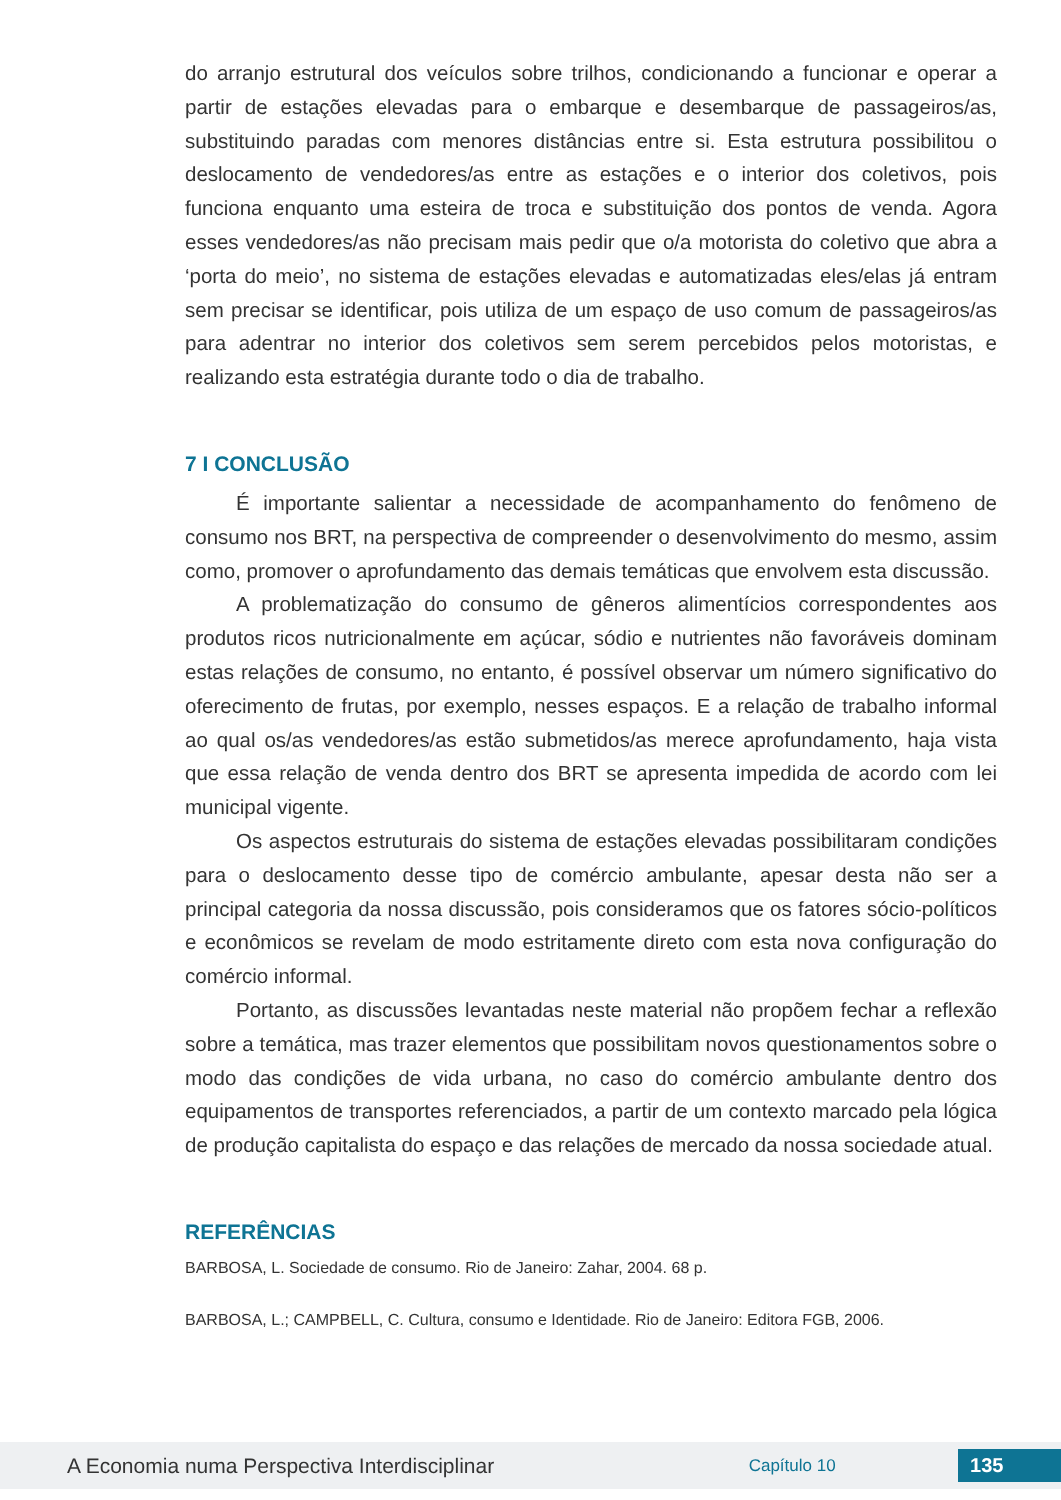do arranjo estrutural dos veículos sobre trilhos, condicionando a funcionar e operar a partir de estações elevadas para o embarque e desembarque de passageiros/as, substituindo paradas com menores distâncias entre si. Esta estrutura possibilitou o deslocamento de vendedores/as entre as estações e o interior dos coletivos, pois funciona enquanto uma esteira de troca e substituição dos pontos de venda. Agora esses vendedores/as não precisam mais pedir que o/a motorista do coletivo que abra a ‘porta do meio’, no sistema de estações elevadas e automatizadas eles/elas já entram sem precisar se identificar, pois utiliza de um espaço de uso comum de passageiros/as para adentrar no interior dos coletivos sem serem percebidos pelos motoristas, e realizando esta estratégia durante todo o dia de trabalho.
7 I CONCLUSÃO
É importante salientar a necessidade de acompanhamento do fenômeno de consumo nos BRT, na perspectiva de compreender o desenvolvimento do mesmo, assim como, promover o aprofundamento das demais temáticas que envolvem esta discussão.
A problematização do consumo de gêneros alimentícios correspondentes aos produtos ricos nutricionalmente em açúcar, sódio e nutrientes não favoráveis dominam estas relações de consumo, no entanto, é possível observar um número significativo do oferecimento de frutas, por exemplo, nesses espaços. E a relação de trabalho informal ao qual os/as vendedores/as estão submetidos/as merece aprofundamento, haja vista que essa relação de venda dentro dos BRT se apresenta impedida de acordo com lei municipal vigente.
Os aspectos estruturais do sistema de estações elevadas possibilitaram condições para o deslocamento desse tipo de comércio ambulante, apesar desta não ser a principal categoria da nossa discussão, pois consideramos que os fatores sócio-políticos e econômicos se revelam de modo estritamente direto com esta nova configuração do comércio informal.
Portanto, as discussões levantadas neste material não propõem fechar a reflexão sobre a temática, mas trazer elementos que possibilitam novos questionamentos sobre o modo das condições de vida urbana, no caso do comércio ambulante dentro dos equipamentos de transportes referenciados, a partir de um contexto marcado pela lógica de produção capitalista do espaço e das relações de mercado da nossa sociedade atual.
REFERÊNCIAS
BARBOSA, L. Sociedade de consumo. Rio de Janeiro: Zahar, 2004. 68 p.
BARBOSA, L.; CAMPBELL, C. Cultura, consumo e Identidade. Rio de Janeiro: Editora FGB, 2006.
A Economia numa Perspectiva Interdisciplinar Capítulo 10 135